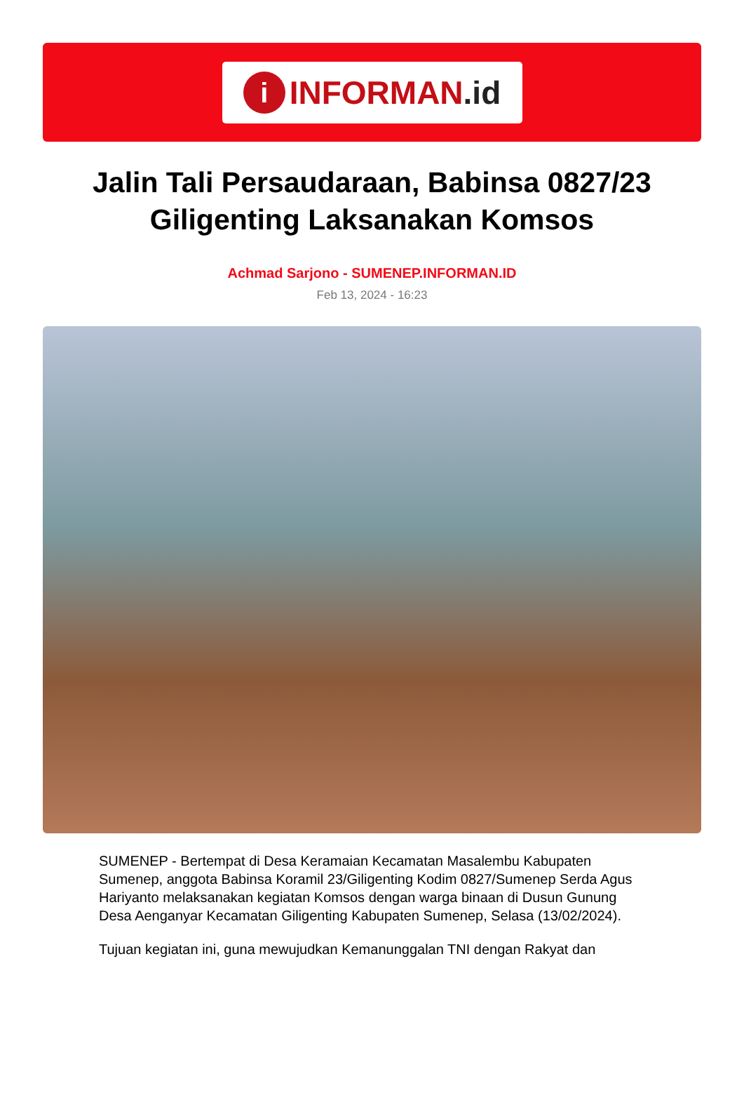i
INFORMAN.id
Jalin Tali Persaudaraan, Babinsa 0827/23 Giligenting Laksanakan Komsos
Achmad Sarjono - SUMENEP.INFORMAN.ID
Feb 13, 2024 - 16:23
SUMENEP - Bertempat di Desa Keramaian Kecamatan Masalembu Kabupaten Sumenep, anggota Babinsa Koramil 23/Giligenting Kodim 0827/Sumenep Serda Agus Hariyanto melaksanakan kegiatan Komsos dengan warga binaan di Dusun Gunung Desa Aenganyar Kecamatan Giligenting Kabupaten Sumenep, Selasa (13/02/2024).
Tujuan kegiatan ini, guna mewujudkan Kemanunggalan TNI dengan Rakyat dan